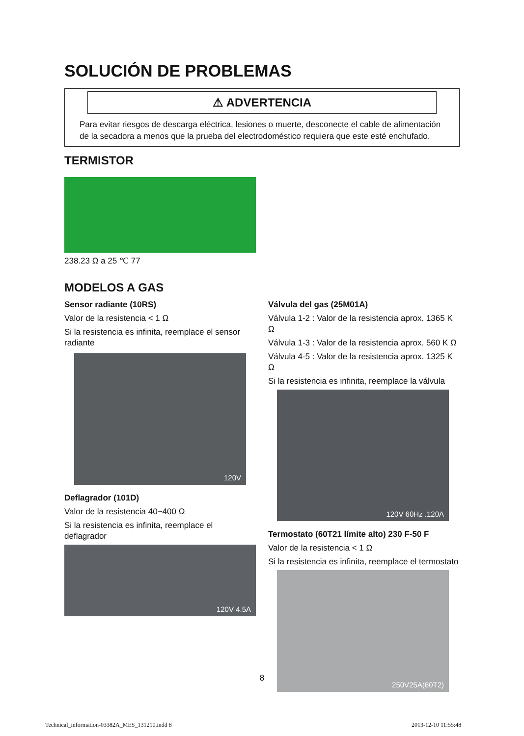SOLUCIÓN DE PROBLEMAS
⚠ ADVERTENCIA
Para evitar riesgos de descarga eléctrica, lesiones o muerte, desconecte el cable de alimentación de la secadora a menos que la prueba del electrodoméstico requiera que este esté enchufado.
TERMISTOR
238.23 Ω a 25 ℃ 77
MODELOS A GAS
Sensor radiante (10RS)
Valor de la resistencia < 1 Ω
Si la resistencia es infinita, reemplace el sensor radiante
120V
Deflagrador (101D)
Valor de la resistencia 40~400 Ω
Si la resistencia es infinita, reemplace el deflagrador
120V 4.5A
Válvula del gas (25M01A)
Válvula 1-2 : Valor de la resistencia aprox. 1365 K Ω
Válvula 1-3 : Valor de la resistencia aprox. 560 K Ω
Válvula 4-5 : Valor de la resistencia aprox. 1325 K Ω
Si la resistencia es infinita, reemplace la válvula
120V 60Hz .120A
Termostato (60T21 límite alto) 230 F-50 F
Valor de la resistencia < 1 Ω
Si la resistencia es infinita, reemplace el termostato
250V25A(60T2)
8
Technical_information-03382A_MES_131210.indd 8
2013-12-10 11:55:48